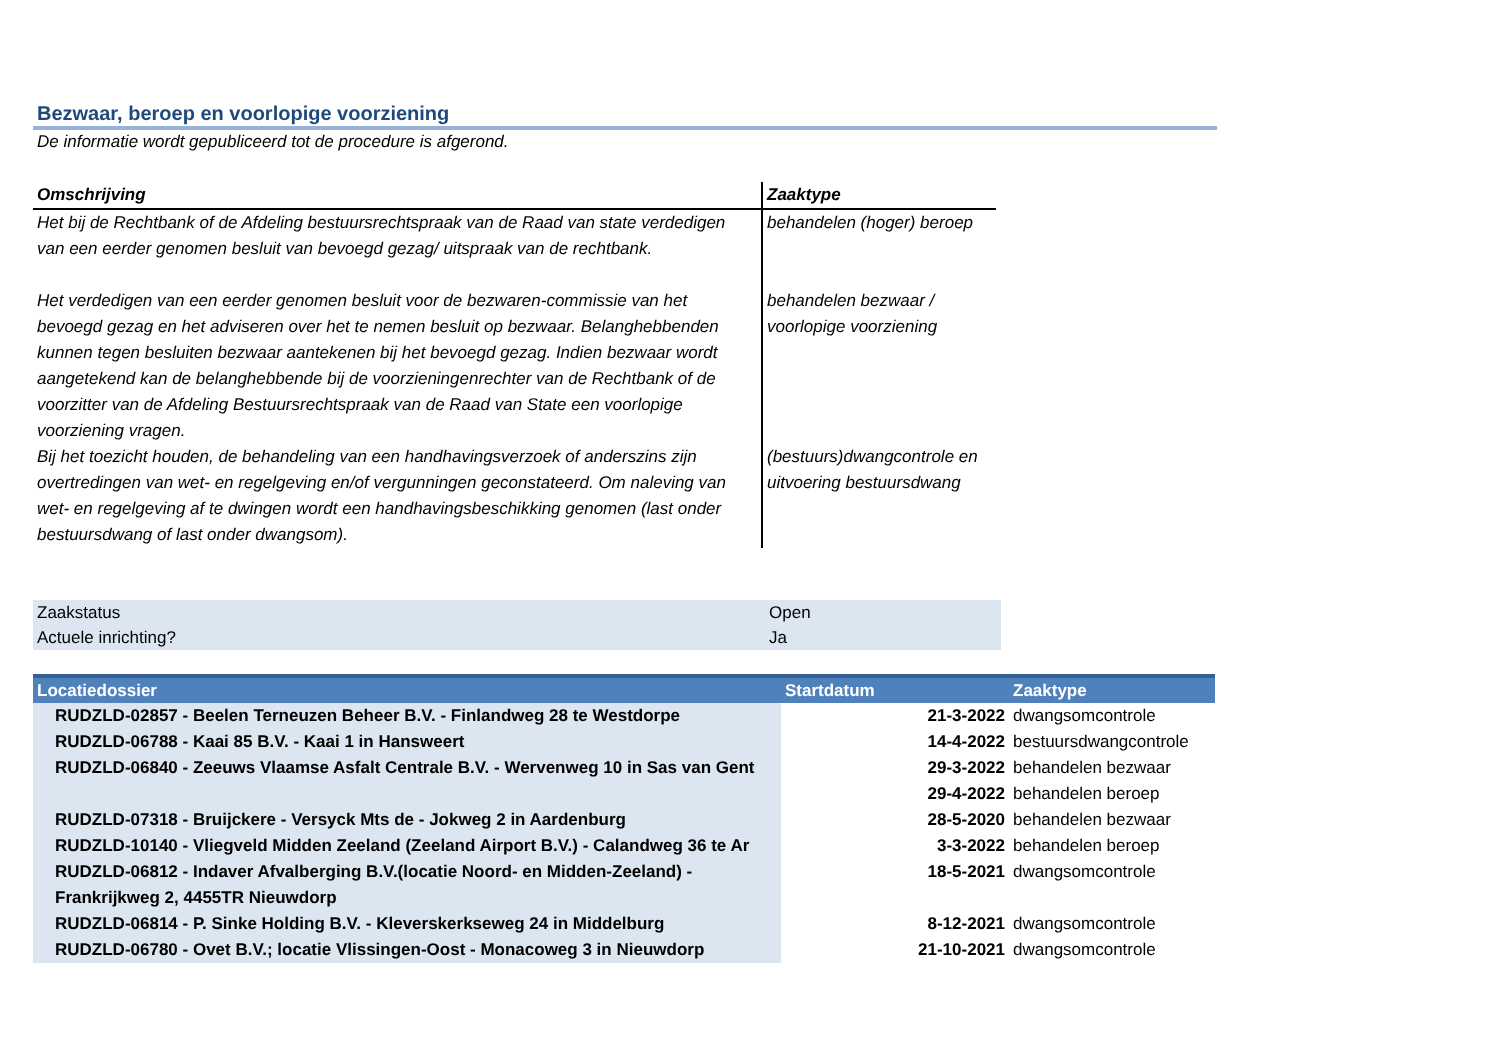Bezwaar, beroep en voorlopige voorziening
De informatie wordt gepubliceerd tot de procedure is afgerond.
| Omschrijving | Zaaktype |
| --- | --- |
| Het bij de Rechtbank of de Afdeling bestuursrechtspraak van de Raad van state verdedigen van een eerder genomen besluit van bevoegd gezag/ uitspraak van de rechtbank. | behandelen (hoger) beroep |
| Het verdedigen van een eerder genomen besluit voor de bezwaren-commissie van het bevoegd gezag en het adviseren over het te nemen besluit op bezwaar. Belanghebbenden kunnen tegen besluiten bezwaar aantekenen bij het bevoegd gezag. Indien bezwaar wordt aangetekend kan de belanghebbende bij de voorzieningenrechter van de Rechtbank of de voorzitter van de Afdeling Bestuursrechtspraak van de Raad van State een voorlopige voorziening vragen. | behandelen bezwaar / voorlopige voorziening |
| Bij het toezicht houden, de behandeling van een handhavingsverzoek of anderszins zijn overtredingen van wet- en regelgeving en/of vergunningen geconstateerd. Om naleving van wet- en regelgeving af te dwingen wordt een handhavingsbeschikking genomen (last onder bestuursdwang of last onder dwangsom). | (bestuurs)dwangcontrole en uitvoering bestuursdwang |
| Zaakstatus | Open |
| Actuele inrichting? | Ja |
| Locatiedossier | Startdatum | Zaaktype |
| --- | --- | --- |
| RUDZLD-02857 - Beelen Terneuzen Beheer B.V. - Finlandweg 28 te Westdorpe | 21-3-2022 | dwangsomcontrole |
| RUDZLD-06788 - Kaai 85 B.V. - Kaai 1 in Hansweert | 14-4-2022 | bestuursdwangcontrole |
| RUDZLD-06840 - Zeeuws Vlaamse Asfalt Centrale B.V. - Wervenweg 10 in Sas van Gent | 29-3-2022 | behandelen bezwaar |
| | 29-4-2022 | behandelen beroep |
| RUDZLD-07318 - Bruijckere - Versyck Mts de - Jokweg 2 in Aardenburg | 28-5-2020 | behandelen bezwaar |
| RUDZLD-10140 - Vliegveld Midden Zeeland (Zeeland Airport B.V.) - Calandweg 36 te Ar | 3-3-2022 | behandelen beroep |
| RUDZLD-06812 - Indaver Afvalberging B.V.(locatie Noord- en Midden-Zeeland) - Frankrijkweg 2, 4455TR Nieuwdorp | 18-5-2021 | dwangsomcontrole |
| RUDZLD-06814 - P. Sinke Holding B.V. - Kleverskerkseweg 24 in Middelburg | 8-12-2021 | dwangsomcontrole |
| RUDZLD-06780 - Ovet B.V.; locatie Vlissingen-Oost - Monacoweg 3 in Nieuwdorp | 21-10-2021 | dwangsomcontrole |